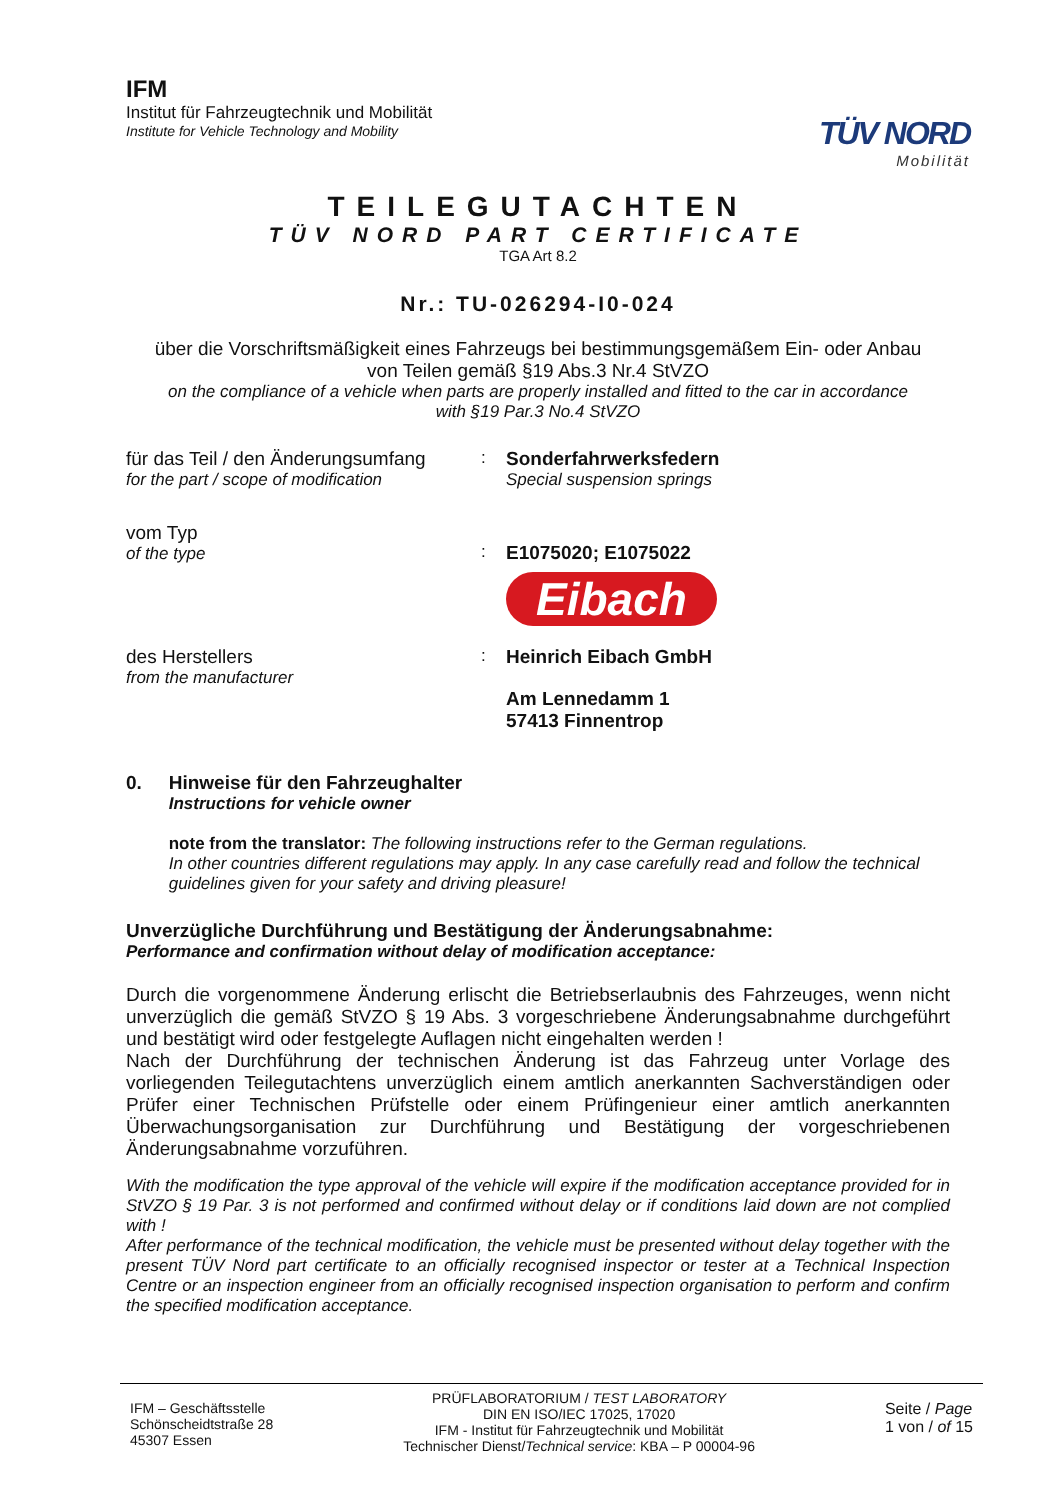IFM
Institut für Fahrzeugtechnik und Mobilität
Institute for Vehicle Technology and Mobility
TÜV NORD
Mobilität
TEILEGUTACHTEN
TÜV NORD PART CERTIFICATE
TGA Art 8.2
Nr.: TU-026294-I0-024
über die Vorschriftsmäßigkeit eines Fahrzeugs bei bestimmungsgemäßem Ein- oder Anbau
von Teilen gemäß §19 Abs.3 Nr.4 StVZO
on the compliance of a vehicle when parts are properly installed and fitted to the car in accordance
with §19 Par.3 No.4 StVZO
für das Teil / den Änderungsumfang
for the part / scope of modification
: Sonderfahrwerksfedern
Special suspension springs
vom Typ
of the type
:
E1075020; E1075022
Eibach
des Herstellers
from the manufacturer
: Heinrich Eibach GmbH
Am Lennedamm 1
57413 Finnentrop
0. Hinweise für den Fahrzeughalter
Instructions for vehicle owner
note from the translator: The following instructions refer to the German regulations.
In other countries different regulations may apply. In any case carefully read and follow the technical guidelines given for your safety and driving pleasure!
Unverzügliche Durchführung und Bestätigung der Änderungsabnahme:
Performance and confirmation without delay of modification acceptance:
Durch die vorgenommene Änderung erlischt die Betriebserlaubnis des Fahrzeuges, wenn nicht unverzüglich die gemäß StVZO § 19 Abs. 3 vorgeschriebene Änderungsabnahme durchgeführt und bestätigt wird oder festgelegte Auflagen nicht eingehalten werden !
Nach der Durchführung der technischen Änderung ist das Fahrzeug unter Vorlage des vorliegenden Teilegutachtens unverzüglich einem amtlich anerkannten Sachverständigen oder Prüfer einer Technischen Prüfstelle oder einem Prüfingenieur einer amtlich anerkannten Überwachungsorganisation zur Durchführung und Bestätigung der vorgeschriebenen Änderungsabnahme vorzuführen.
With the modification the type approval of the vehicle will expire if the modification acceptance provided for in StVZO § 19 Par. 3 is not performed and confirmed without delay or if conditions laid down are not complied with !
After performance of the technical modification, the vehicle must be presented without delay together with the present TÜV Nord part certificate to an officially recognised inspector or tester at a Technical Inspection Centre or an inspection engineer from an officially recognised inspection organisation to perform and confirm the specified modification acceptance.
IFM – Geschäftsstelle
Schönscheidtstraße 28
45307 Essen
PRÜFLABORATORIUM / TEST LABORATORY
DIN EN ISO/IEC 17025, 17020
IFM - Institut für Fahrzeugtechnik und Mobilität
Technischer Dienst/Technical service: KBA – P 00004-96
Seite / Page
1 von / of 15